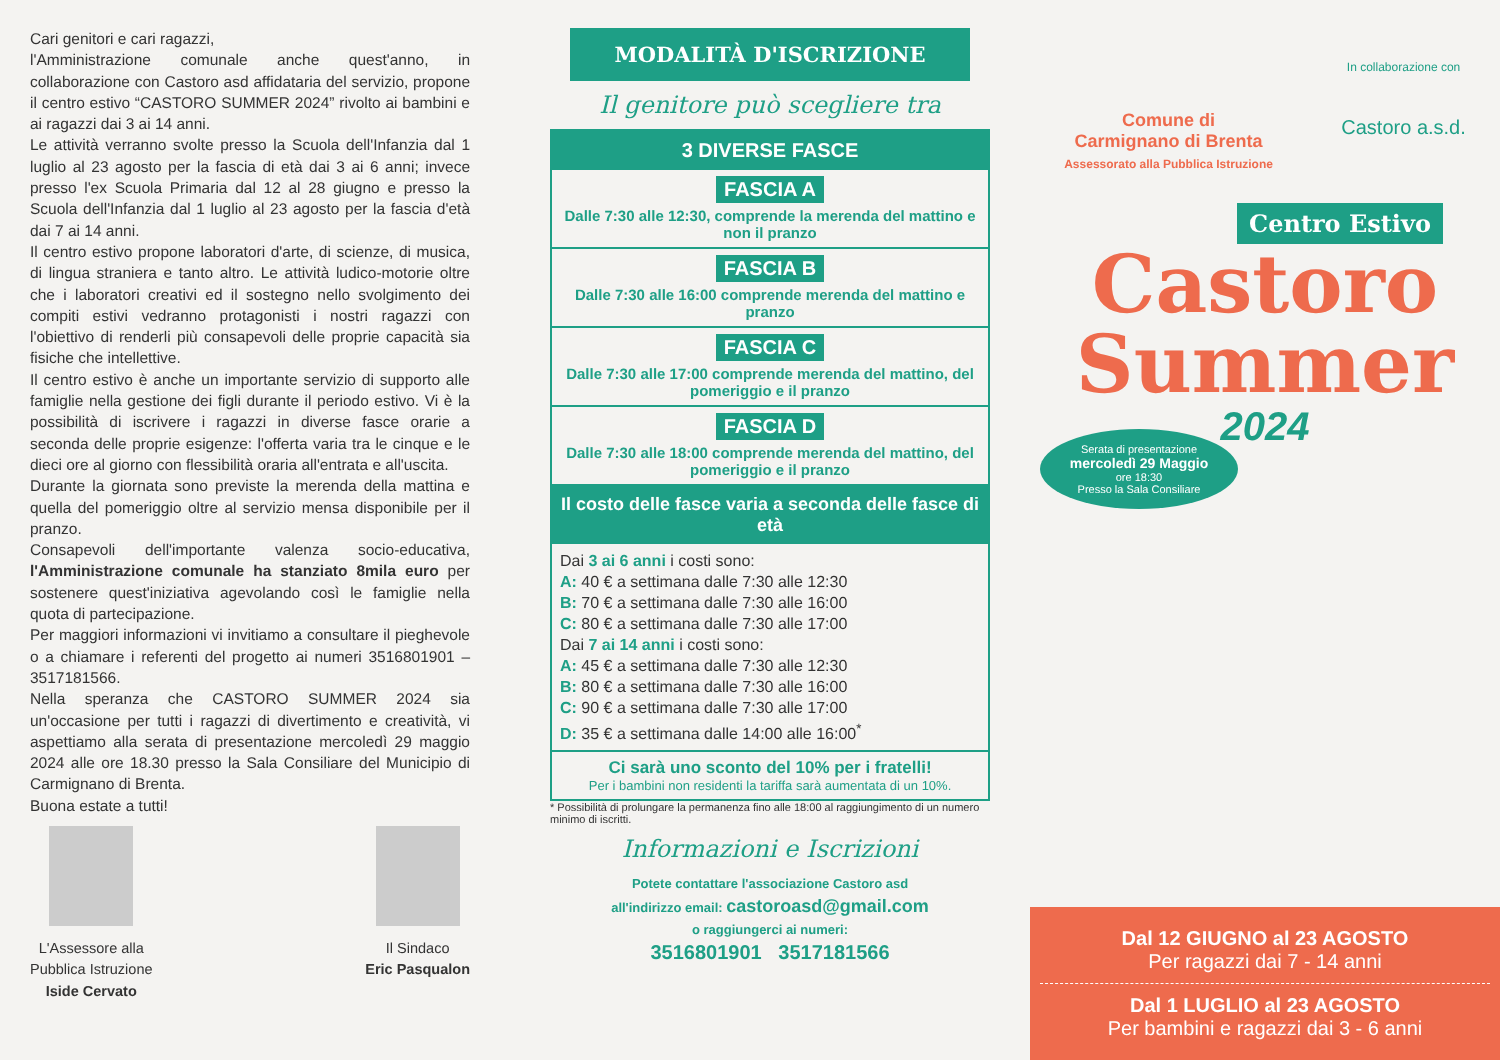Cari genitori e cari ragazzi,
l'Amministrazione comunale anche quest'anno, in collaborazione con Castoro asd affidataria del servizio, propone il centro estivo “CASTORO SUMMER 2024” rivolto ai bambini e ai ragazzi dai 3 ai 14 anni.
Le attività verranno svolte presso la Scuola dell'Infanzia dal 1 luglio al 23 agosto per la fascia di età dai 3 ai 6 anni; invece presso l'ex Scuola Primaria dal 12 al 28 giugno e presso la Scuola dell'Infanzia dal 1 luglio al 23 agosto per la fascia d'età dai 7 ai 14 anni.
Il centro estivo propone laboratori d'arte, di scienze, di musica, di lingua straniera e tanto altro. Le attività ludico-motorie oltre che i laboratori creativi ed il sostegno nello svolgimento dei compiti estivi vedranno protagonisti i nostri ragazzi con l'obiettivo di renderli più consapevoli delle proprie capacità sia fisiche che intellettive.
Il centro estivo è anche un importante servizio di supporto alle famiglie nella gestione dei figli durante il periodo estivo. Vi è la possibilità di iscrivere i ragazzi in diverse fasce orarie a seconda delle proprie esigenze: l'offerta varia tra le cinque e le dieci ore al giorno con flessibilità oraria all'entrata e all'uscita.
Durante la giornata sono previste la merenda della mattina e quella del pomeriggio oltre al servizio mensa disponibile per il pranzo.
Consapevoli dell'importante valenza socio-educativa, l'Amministrazione comunale ha stanziato 8mila euro per sostenere quest'iniziativa agevolando così le famiglie nella quota di partecipazione.
Per maggiori informazioni vi invitiamo a consultare il pieghevole o a chiamare i referenti del progetto ai numeri 3516801901 – 3517181566.
Nella speranza che CASTORO SUMMER 2024 sia un'occasione per tutti i ragazzi di divertimento e creatività, vi aspettiamo alla serata di presentazione mercoledì 29 maggio 2024 alle ore 18.30 presso la Sala Consiliare del Municipio di Carmignano di Brenta.
Buona estate a tutti!
L'Assessore alla
Pubblica Istruzione
Iside Cervato
Il Sindaco
Eric Pasqualon
MODALITÀ D'ISCRIZIONE
Il genitore può scegliere tra
3 DIVERSE FASCE
FASCIA A
Dalle 7:30 alle 12:30, comprende la merenda del mattino e non il pranzo
FASCIA B
Dalle 7:30 alle 16:00 comprende merenda del mattino e pranzo
FASCIA C
Dalle 7:30 alle 17:00 comprende merenda del mattino, del pomeriggio e il pranzo
FASCIA D
Dalle 7:30 alle 18:00 comprende merenda del mattino, del pomeriggio e il pranzo
Il costo delle fasce varia a seconda delle fasce di età
Dai 3 ai 6 anni i costi sono:
A: 40 € a settimana dalle 7:30 alle 12:30
B: 70 € a settimana dalle 7:30 alle 16:00
C: 80 € a settimana dalle 7:30 alle 17:00
Dai 7 ai 14 anni i costi sono:
A: 45 € a settimana dalle 7:30 alle 12:30
B: 80 € a settimana dalle 7:30 alle 16:00
C: 90 € a settimana dalle 7:30 alle 17:00
D: 35 € a settimana dalle 14:00 alle 16:00<sup>*</sup>
Ci sarà uno sconto del 10% per i fratelli!
Per i bambini non residenti la tariffa sarà aumentata di un 10%.
* Possibilità di prolungare la permanenza fino alle 18:00 al raggiungimento di un numero minimo di iscritti.
Informazioni e Iscrizioni
Potete contattare l'associazione Castoro asd
all'indirizzo email: castoroasd@gmail.com
o raggiungerci ai numeri:
3516801901 3517181566
Comune di
Carmignano di Brenta
Assessorato alla Pubblica Istruzione
In collaborazione con
Castoro a.s.d.
Centro Estivo
Castoro
Summer
2024
Serata di presentazione
mercoledì 29 Maggio
ore 18:30
Presso la Sala Consiliare
Dal 12 GIUGNO al 23 AGOSTO
Per ragazzi dai 7 - 14 anni
Dal 1 LUGLIO al 23 AGOSTO
Per bambini e ragazzi dai 3 - 6 anni